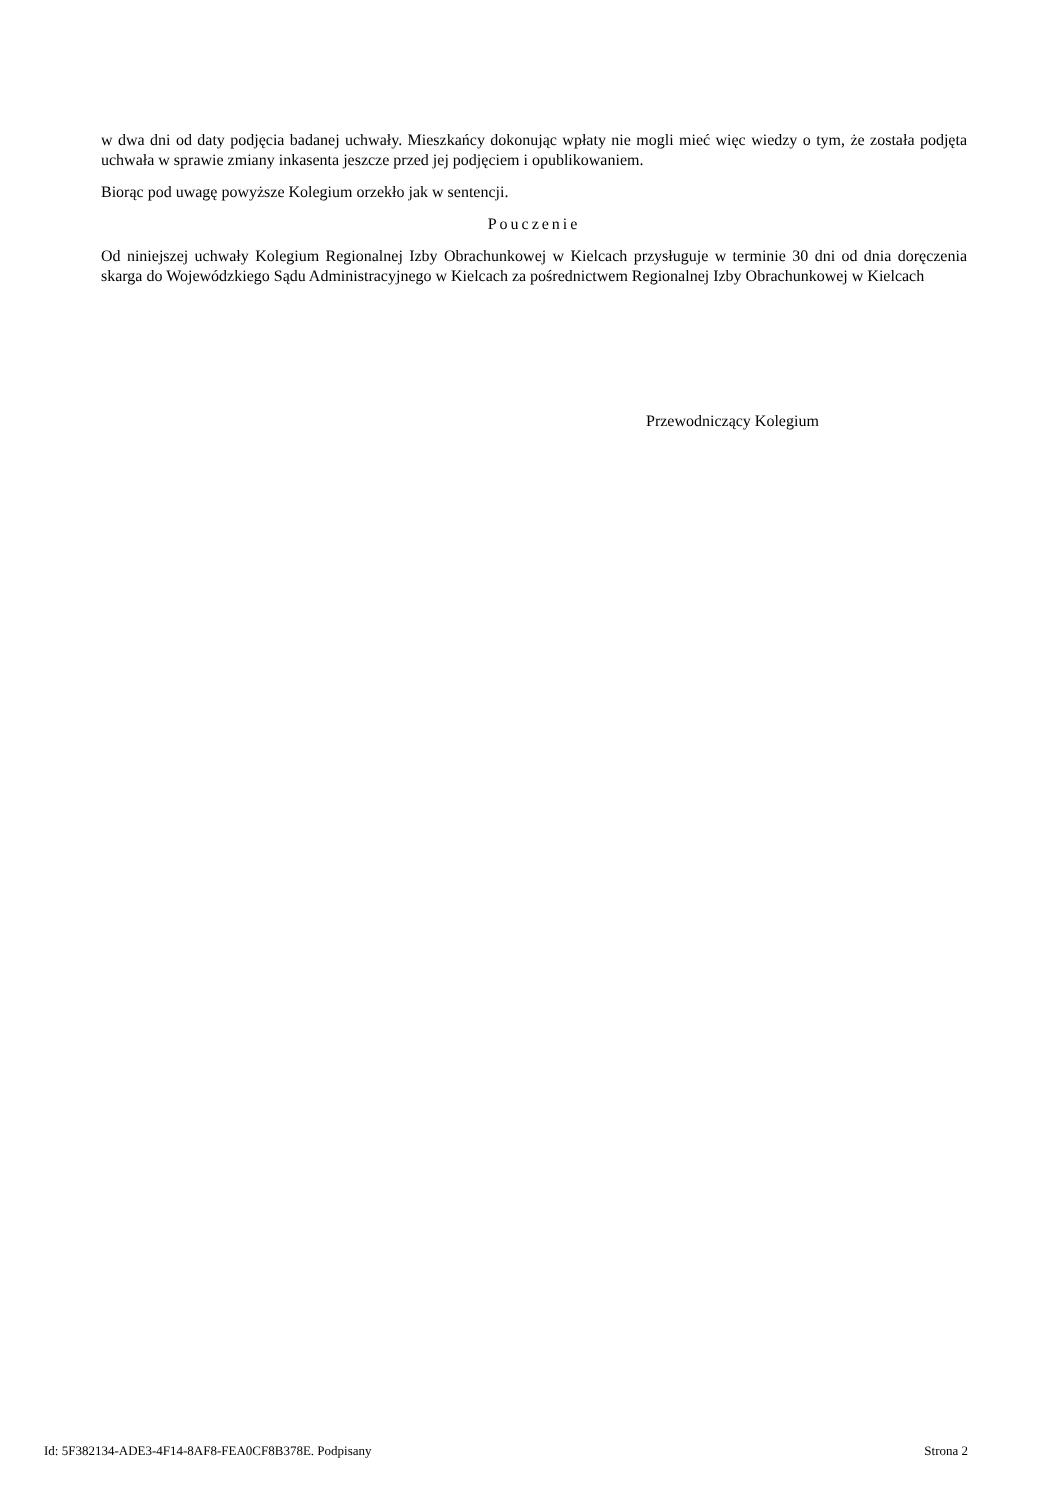w dwa dni od daty podjęcia badanej uchwały. Mieszkańcy dokonując wpłaty nie mogli mieć więc wiedzy o tym, że została podjęta uchwała w sprawie zmiany inkasenta jeszcze przed jej podjęciem i opublikowaniem.
Biorąc pod uwagę powyższe Kolegium orzekło jak w sentencji.
Pouczenie
Od niniejszej uchwały Kolegium Regionalnej Izby Obrachunkowej w Kielcach przysługuje w terminie 30 dni od dnia doręczenia skarga do Wojewódzkiego Sądu Administracyjnego w Kielcach za pośrednictwem Regionalnej Izby Obrachunkowej w Kielcach
Przewodniczący Kolegium
Id: 5F382134-ADE3-4F14-8AF8-FEA0CF8B378E. Podpisany Strona 2